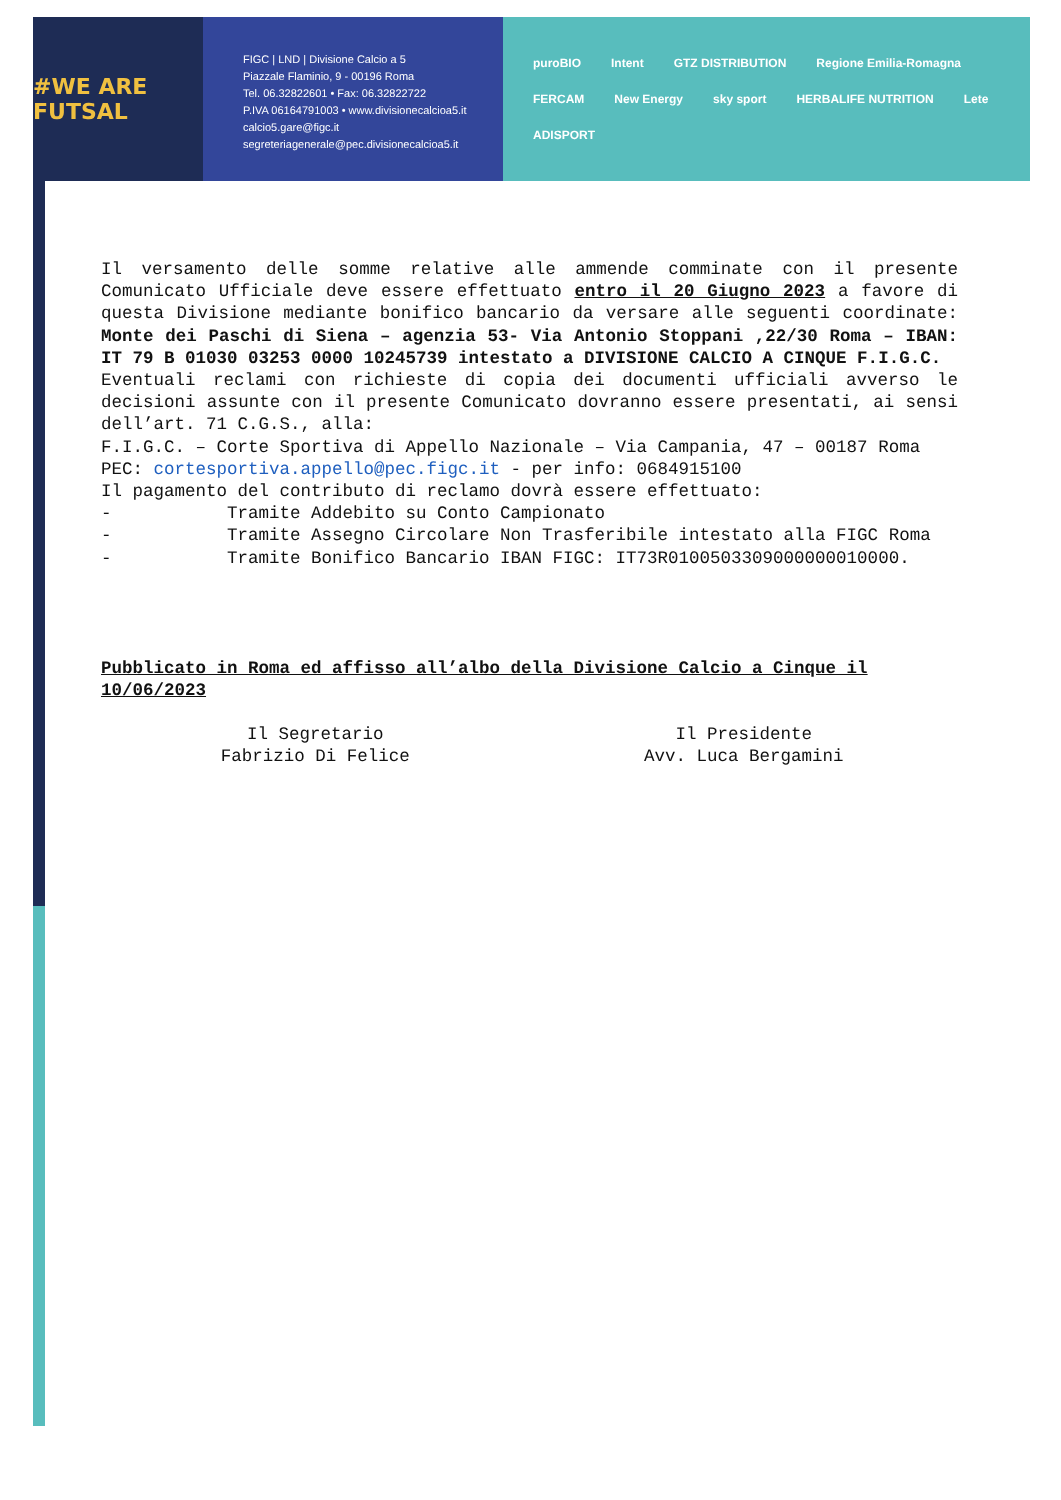#WE ARE FUTSAL
FIGC | LND | Divisione Calcio a 5
Piazzale Flaminio, 9 - 00196 Roma
Tel. 06.32822601 • Fax: 06.32822722
P.IVA 06164791003 • www.divisionecalcioa5.it
calcio5.gare@figc.it
segreteriagenerale@pec.divisionecalcioa5.it
puroBIO Intent GTZ DISTRIBUTION Regione Emilia-Romagna FERCAM New Energy sky sport HERBALIFE NUTRITION Lete ADISPORT
Il versamento delle somme relative alle ammende comminate con il presente Comunicato Ufficiale deve essere effettuato entro il 20 Giugno 2023 a favore di questa Divisione mediante bonifico bancario da versare alle seguenti coordinate: Monte dei Paschi di Siena – agenzia 53- Via Antonio Stoppani ,22/30 Roma – IBAN: IT 79 B 01030 03253 0000 10245739 intestato a DIVISIONE CALCIO A CINQUE F.I.G.C.
Eventuali reclami con richieste di copia dei documenti ufficiali avverso le decisioni assunte con il presente Comunicato dovranno essere presentati, ai sensi dell’art. 71 C.G.S., alla:
F.I.G.C. – Corte Sportiva di Appello Nazionale – Via Campania, 47 – 00187 Roma
PEC: cortesportiva.appello@pec.figc.it - per info: 0684915100
Il pagamento del contributo di reclamo dovrà essere effettuato:
- Tramite Addebito su Conto Campionato
- Tramite Assegno Circolare Non Trasferibile intestato alla FIGC Roma
- Tramite Bonifico Bancario IBAN FIGC: IT73R0100503309000000010000.
Pubblicato in Roma ed affisso all’albo della Divisione Calcio a Cinque il 10/06/2023
Il Segretario
Fabrizio Di Felice
Il Presidente
Avv. Luca Bergamini